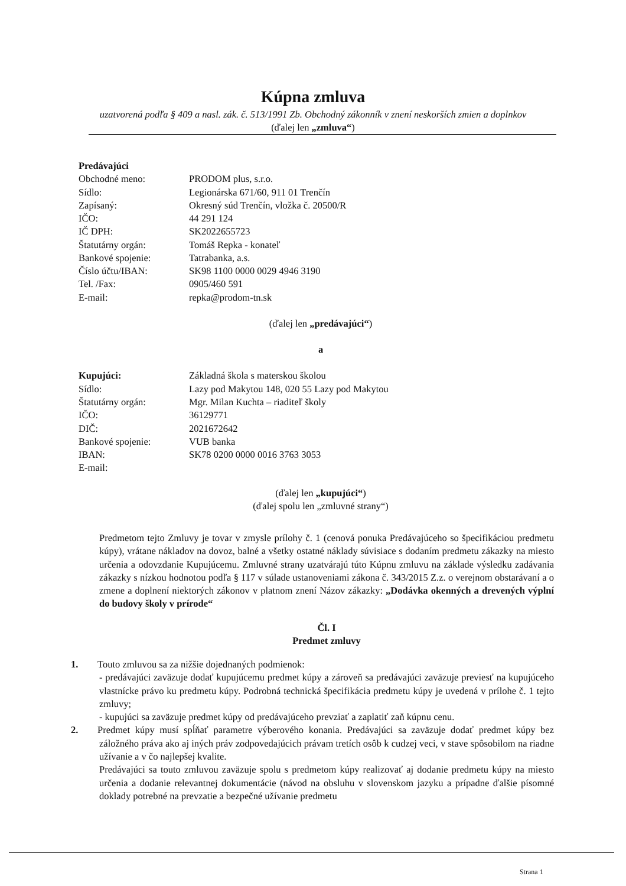Kúpna zmluva
uzatvorená podľa § 409 a nasl. zák. č. 513/1991 Zb. Obchodný zákonník v znení neskorších zmien a doplnkov
(ďalej len „zmluva“)
| Predávajúci | |
| Obchodné meno: | PRODOM plus, s.r.o. |
| Sídlo: | Legionárska 671/60, 911 01 Trenčín |
| Zapísaný: | Okresný súd Trenčín, vložka č. 20500/R |
| IČO: | 44 291 124 |
| IČ DPH: | SK2022655723 |
| Štatutárny orgán: | Tomáš Repka - konateľ |
| Bankové spojenie: | Tatrabanka, a.s. |
| Číslo účtu/IBAN: | SK98 1100 0000 0029 4946 3190 |
| Tel. /Fax: | 0905/460 591 |
| E-mail: | repka@prodom-tn.sk |
(ďalej len „predávajúci“)
a
| Kupujúci: | Základná škola s materskou školou |
| Sídlo: | Lazy pod Makytou 148, 020 55 Lazy pod Makytou |
| Štatutárny orgán: | Mgr. Milan Kuchta – riaditeľ školy |
| IČO: | 36129771 |
| DIČ: | 2021672642 |
| Bankové spojenie: | VUB banka |
| IBAN: | SK78 0200 0000 0016 3763 3053 |
| E-mail: | |
(ďalej len „kupujúci“)
(ďalej spolu len „zmluvné strany“)
Predmetom tejto Zmluvy je tovar v zmysle prílohy č. 1 (cenová ponuka Predávajúceho so špecifikáciou predmetu kúpy), vrátane nákladov na dovoz, balné a všetky ostatné náklady súvisiace s dodaním predmetu zákazky na miesto určenia a odovzdanie Kupujúcemu. Zmluvné strany uzatvárajú túto Kúpnu zmluvu na základe výsledku zadávania zákazky s nízkou hodnotou podľa § 117 v súlade ustanoveniami zákona č. 343/2015 Z.z. o verejnom obstarávaní a o zmene a doplnení niektorých zákonov v platnom znení Názov zákazky: „Dodávka okenných a drevených výplní do budovy školy v prírode“
Čl. I
Predmet zmluvy
1. Touto zmluvou sa za nižšie dojednaných podmienok:
- predávajúci zaväzuje dodať kupujúcemu predmet kúpy a zároveň sa predávajúci zaväzuje previesť na kupujúceho vlastnícke právo ku predmetu kúpy. Podrobná technická špecifikácia predmetu kúpy je uvedená v prílohe č. 1 tejto zmluvy;
- kupujúci sa zaväzuje predmet kúpy od predávajúceho prevziať a zaplatiť zaň kúpnu cenu.
2. Predmet kúpy musí spĺňať parametre výberového konania. Predávajúci sa zaväzuje dodať predmet kúpy bez záložného práva ako aj iných práv zodpovedajúcich právam tretích osôb k cudzej veci, v stave spôsobilom na riadne užívanie a v čo najlepšej kvalite.
Predávajúci sa touto zmluvou zaväzuje spolu s predmetom kúpy realizovať aj dodanie predmetu kúpy na miesto určenia a dodanie relevantnej dokumentácie (návod na obsluhu v slovenskom jazyku a prípadne ďalšie písomné doklady potrebné na prevzatie a bezpečné užívanie predmetu
Strana 1